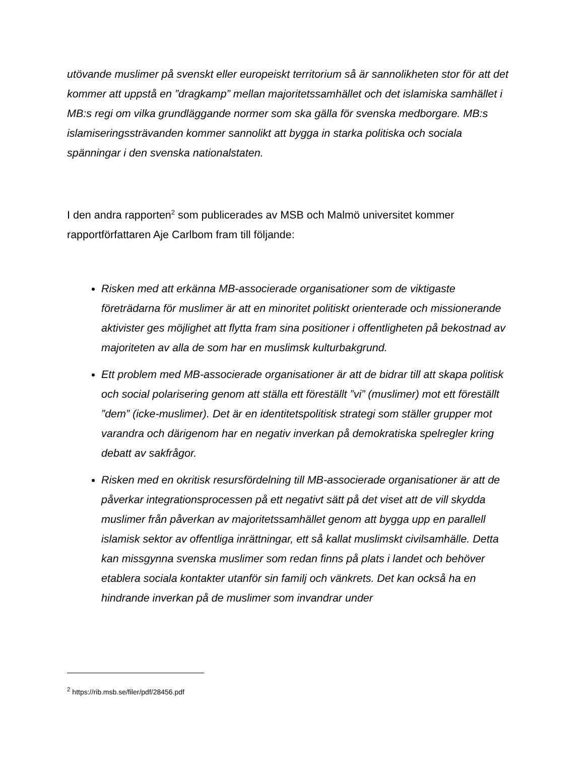utövande muslimer på svenskt eller europeiskt territorium så är sannolikheten stor för att det kommer att uppstå en ”dragkamp” mellan majoritetssamhället och det islamiska samhället i MB:s regi om vilka grundläggande normer som ska gälla för svenska medborgare. MB:s islamiseringssträvanden kommer sannolikt att bygga in starka politiska och sociala spänningar i den svenska nationalstaten.
I den andra rapporten<sup>2</sup> som publicerades av MSB och Malmö universitet kommer rapportförfattaren Aje Carlbom fram till följande:
Risken med att erkänna MB-associerade organisationer som de viktigaste företrädarna för muslimer är att en minoritet politiskt orienterade och missionerande aktivister ges möjlighet att flytta fram sina positioner i offentligheten på bekostnad av majoriteten av alla de som har en muslimsk kulturbakgrund.
Ett problem med MB-associerade organisationer är att de bidrar till att skapa politisk och social polarisering genom att ställa ett föreställt ”vi” (muslimer) mot ett föreställt ”dem” (icke-muslimer). Det är en identitetspolitisk strategi som ställer grupper mot varandra och därigenom har en negativ inverkan på demokratiska spelregler kring debatt av sakfrågor.
Risken med en okritisk resursfördelning till MB-associerade organisationer är att de påverkar integrationsprocessen på ett negativt sätt på det viset att de vill skydda muslimer från påverkan av majoritetssamhället genom att bygga upp en parallell islamisk sektor av offentliga inrättningar, ett så kallat muslimskt civilsamhälle. Detta kan missgynna svenska muslimer som redan finns på plats i landet och behöver etablera sociala kontakter utanför sin familj och vänkrets. Det kan också ha en hindrande inverkan på de muslimer som invandrar under
<sup>2</sup> https://rib.msb.se/filer/pdf/28456.pdf